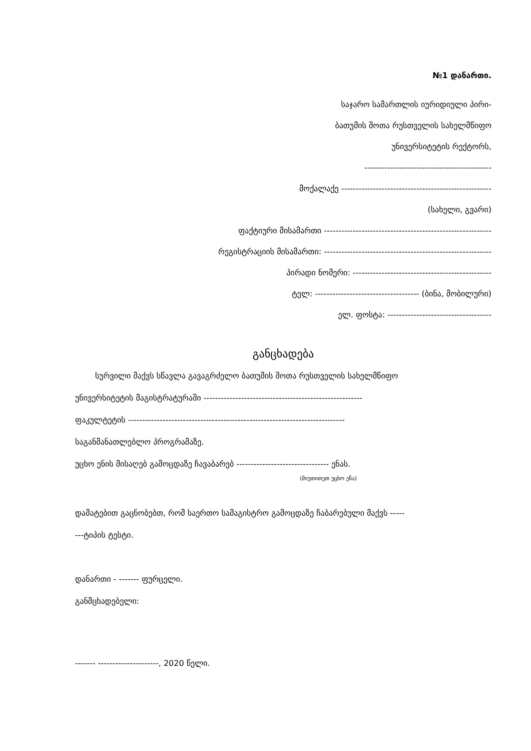№1 დანართი.
საჯარო სამართლის იურიდიული პირი-
ბათუმის შოთა რუსთველის სახელმწიფო
უნივერსიტეტის რექტორს,
--------------------------------------------
მოქალაქე ----------------------------------------------------
(სახელი, გვარი)
ფაქტიური მისამართი ----------------------------------------------------------
რეგისტრაციის მისამართი: ----------------------------------------------------------
პირადი ნომერი: ------------------------------------------------
ტელ: ------------------------------------ (ბინა, მობილური)
ელ. ფოსტა: ------------------------------------
განცხადება
სურვილი მაქვს სწავლა გავაგრძელო ბათუმის შოთა რუსთველის სახელმწიფო
უნივერსიტეტის მაგისტრატურაში -------------------------------------------------------
ფაკულტეტის ---------------------------------------------------------------------------
საგანმანათლებლო პროგრამაზე.
უცხო ენის მისაღებ გამოცდაზე ჩავაბარებ -------------------------------- ენას.
(მიუთითეთ უცხო ენა)
დამატებით გაცნობებთ, რომ საერთო სამაგისტრო გამოცდაზე ჩაბარებული მაქვს -----
---ტიპის ტესტი.
დანართი - ------- ფურცელი.
განმცხადებელი:
------- ---------------------, 2020 წელი.